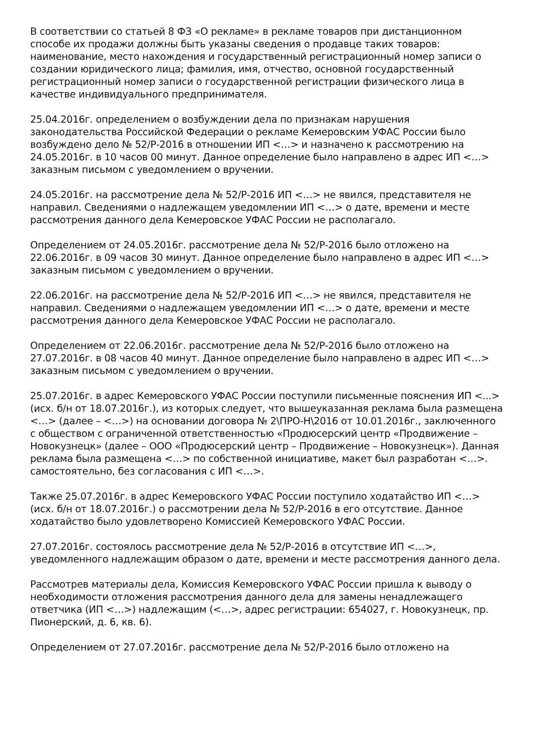В соответствии со статьей 8 ФЗ «О рекламе» в рекламе товаров при дистанционном способе их продажи должны быть указаны сведения о продавце таких товаров: наименование, место нахождения и государственный регистрационный номер записи о создании юридического лица; фамилия, имя, отчество, основной государственный регистрационный номер записи о государственной регистрации физического лица в качестве индивидуального предпринимателя.
25.04.2016г. определением о возбуждении дела по признакам нарушения законодательства Российской Федерации о рекламе Кемеровским УФАС России было возбуждено дело № 52/Р-2016 в отношении ИП <…> и назначено к рассмотрению на 24.05.2016г. в 10 часов 00 минут. Данное определение было направлено в адрес ИП <…> заказным письмом с уведомлением о вручении.
24.05.2016г. на рассмотрение дела № 52/Р-2016 ИП <…> не явился, представителя не направил. Сведениями о надлежащем уведомлении ИП <…> о дате, времени и месте рассмотрения данного дела Кемеровское УФАС России не располагало.
Определением от 24.05.2016г. рассмотрение дела № 52/Р-2016 было отложено на 22.06.2016г. в 09 часов 30 минут. Данное определение было направлено в адрес ИП <…> заказным письмом с уведомлением о вручении.
22.06.2016г. на рассмотрение дела № 52/Р-2016 ИП <…> не явился, представителя не направил. Сведениями о надлежащем уведомлении ИП <…> о дате, времени и месте рассмотрения данного дела Кемеровское УФАС России не располагало.
Определением от 22.06.2016г. рассмотрение дела № 52/Р-2016 было отложено на 27.07.2016г. в 08 часов 40 минут. Данное определение было направлено в адрес ИП <…> заказным письмом с уведомлением о вручении.
25.07.2016г. в адрес Кемеровского УФАС России поступили письменные пояснения ИП <...> (исх. б/н от 18.07.2016г.), из которых следует, что вышеуказанная реклама была размещена <…> (далее – <…>) на основании договора № 2\ПРО-Н\2016 от 10.01.2016г., заключенного с обществом с ограниченной ответственностью «Продюсерский центр «Продвижение – Новокузнецк» (далее – ООО «Продюсерский центр – Продвижение – Новокузнецк»). Данная реклама была размещена <…> по собственной инициативе, макет был разработан <…>. самостоятельно, без согласования с ИП <…>.
Также 25.07.2016г. в адрес Кемеровского УФАС России поступило ходатайство ИП <…> (исх. б/н от 18.07.2016г.) о рассмотрении дела № 52/Р-2016 в его отсутствие. Данное ходатайство было удовлетворено Комиссией Кемеровского УФАС России.
27.07.2016г. состоялось рассмотрение дела № 52/Р-2016 в отсутствие ИП <…>, уведомленного надлежащим образом о дате, времени и месте рассмотрения данного дела.
Рассмотрев материалы дела, Комиссия Кемеровского УФАС России пришла к выводу о необходимости отложения рассмотрения данного дела для замены ненадлежащего ответчика (ИП <…>) надлежащим (<…>, адрес регистрации: 654027, г. Новокузнецк, пр. Пионерский, д. 6, кв. 6).
Определением от 27.07.2016г. рассмотрение дела № 52/Р-2016 было отложено на